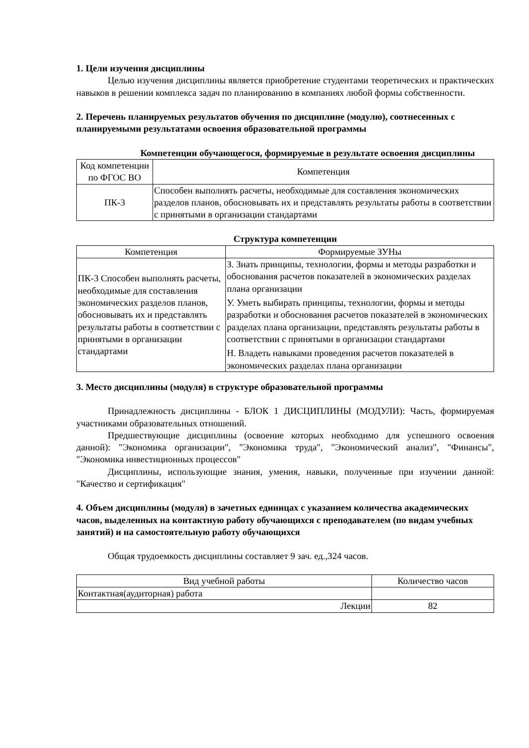1. Цели изучения дисциплины
Целью изучения дисциплины является приобретение студентами теоретических и практических навыков в решении комплекса задач по планированию в компаниях любой формы собственности.
2. Перечень планируемых результатов обучения по дисциплине (модулю), соотнесенных с планируемыми результатами освоения образовательной программы
Компетенции обучающегося, формируемые в результате освоения дисциплины
| Код компетенции по ФГОС ВО | Компетенция |
| --- | --- |
| ПК-3 | Способен выполнять расчеты, необходимые для составления экономических разделов планов, обосновывать их и представлять результаты работы в соответствии с принятыми в организации стандартами |
Структура компетенции
| Компетенция | Формируемые ЗУНы |
| --- | --- |
| ПК-3 Способен выполнять расчеты, необходимые для составления экономических разделов планов, обосновывать их и представлять результаты работы в соответствии с принятыми в организации стандартами | З. Знать принципы, технологии, формы и методы разработки и обоснования расчетов показателей в экономических разделах плана организации |
| | У. Уметь выбирать принципы, технологии, формы и методы разработки и обоснования расчетов показателей в экономических разделах плана организации, представлять результаты работы в соответствии с принятыми в организации стандартами |
| | Н. Владеть навыками проведения расчетов показателей в экономических разделах плана организации |
3. Место дисциплины (модуля) в структуре образовательной программы
Принадлежность дисциплины - БЛОК 1 ДИСЦИПЛИНЫ (МОДУЛИ): Часть, формируемая участниками образовательных отношений.
Предшествующие дисциплины (освоение которых необходимо для успешного освоения данной): "Экономика организации", "Экономика труда", "Экономический анализ", "Финансы", "Экономика инвестиционных процессов"
Дисциплины, использующие знания, умения, навыки, полученные при изучении данной: "Качество и сертификация"
4. Объем дисциплины (модуля) в зачетных единицах с указанием количества академических часов, выделенных на контактную работу обучающихся с преподавателем (по видам учебных занятий) и на самостоятельную работу обучающихся
Общая трудоемкость дисциплины составляет 9 зач. ед.,324 часов.
| Вид учебной работы | Количество часов |
| --- | --- |
| Контактная(аудиторная) работа | |
| Лекции | 82 |